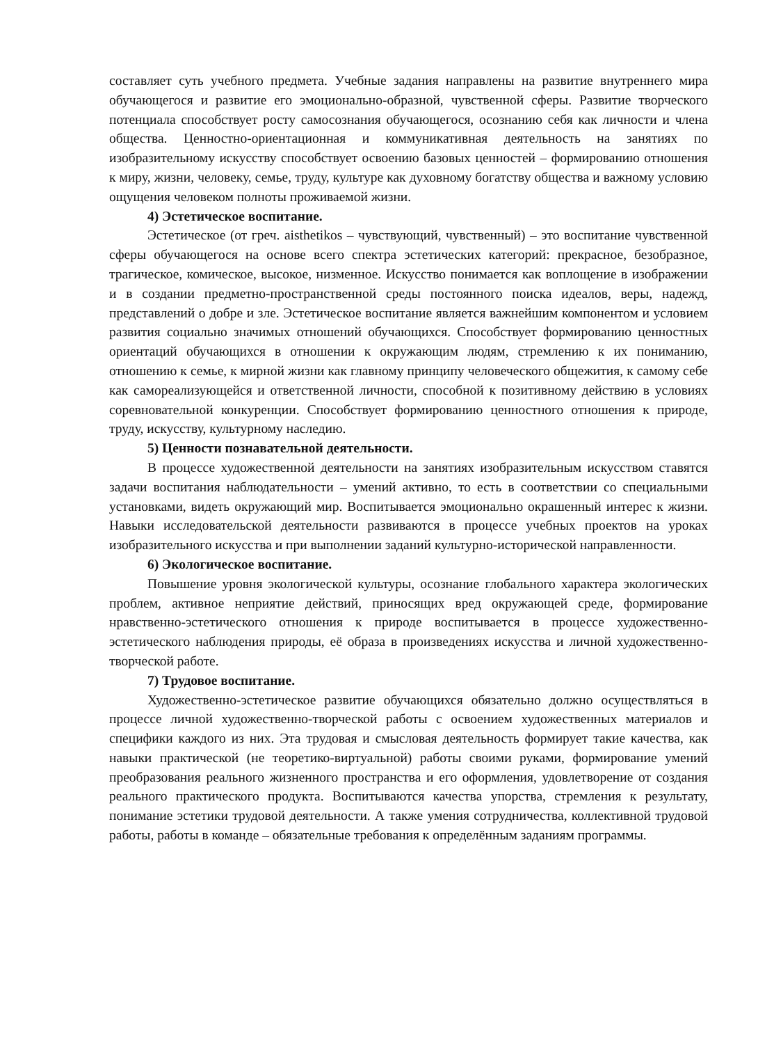составляет суть учебного предмета. Учебные задания направлены на развитие внутреннего мира обучающегося и развитие его эмоционально-образной, чувственной сферы. Развитие творческого потенциала способствует росту самосознания обучающегося, осознанию себя как личности и члена общества. Ценностно-ориентационная и коммуникативная деятельность на занятиях по изобразительному искусству способствует освоению базовых ценностей – формированию отношения к миру, жизни, человеку, семье, труду, культуре как духовному богатству общества и важному условию ощущения человеком полноты проживаемой жизни.
4) Эстетическое воспитание.
Эстетическое (от греч. aisthetikos – чувствующий, чувственный) – это воспитание чувственной сферы обучающегося на основе всего спектра эстетических категорий: прекрасное, безобразное, трагическое, комическое, высокое, низменное. Искусство понимается как воплощение в изображении и в создании предметно-пространственной среды постоянного поиска идеалов, веры, надежд, представлений о добре и зле. Эстетическое воспитание является важнейшим компонентом и условием развития социально значимых отношений обучающихся. Способствует формированию ценностных ориентаций обучающихся в отношении к окружающим людям, стремлению к их пониманию, отношению к семье, к мирной жизни как главному принципу человеческого общежития, к самому себе как самореализующейся и ответственной личности, способной к позитивному действию в условиях соревновательной конкуренции. Способствует формированию ценностного отношения к природе, труду, искусству, культурному наследию.
5) Ценности познавательной деятельности.
В процессе художественной деятельности на занятиях изобразительным искусством ставятся задачи воспитания наблюдательности – умений активно, то есть в соответствии со специальными установками, видеть окружающий мир. Воспитывается эмоционально окрашенный интерес к жизни. Навыки исследовательской деятельности развиваются в процессе учебных проектов на уроках изобразительного искусства и при выполнении заданий культурно-исторической направленности.
6) Экологическое воспитание.
Повышение уровня экологической культуры, осознание глобального характера экологических проблем, активное неприятие действий, приносящих вред окружающей среде, формирование нравственно-эстетического отношения к природе воспитывается в процессе художественно-эстетического наблюдения природы, её образа в произведениях искусства и личной художественно-творческой работе.
7) Трудовое воспитание.
Художественно-эстетическое развитие обучающихся обязательно должно осуществляться в процессе личной художественно-творческой работы с освоением художественных материалов и специфики каждого из них. Эта трудовая и смысловая деятельность формирует такие качества, как навыки практической (не теоретико-виртуальной) работы своими руками, формирование умений преобразования реального жизненного пространства и его оформления, удовлетворение от создания реального практического продукта. Воспитываются качества упорства, стремления к результату, понимание эстетики трудовой деятельности. А также умения сотрудничества, коллективной трудовой работы, работы в команде – обязательные требования к определённым заданиям программы.